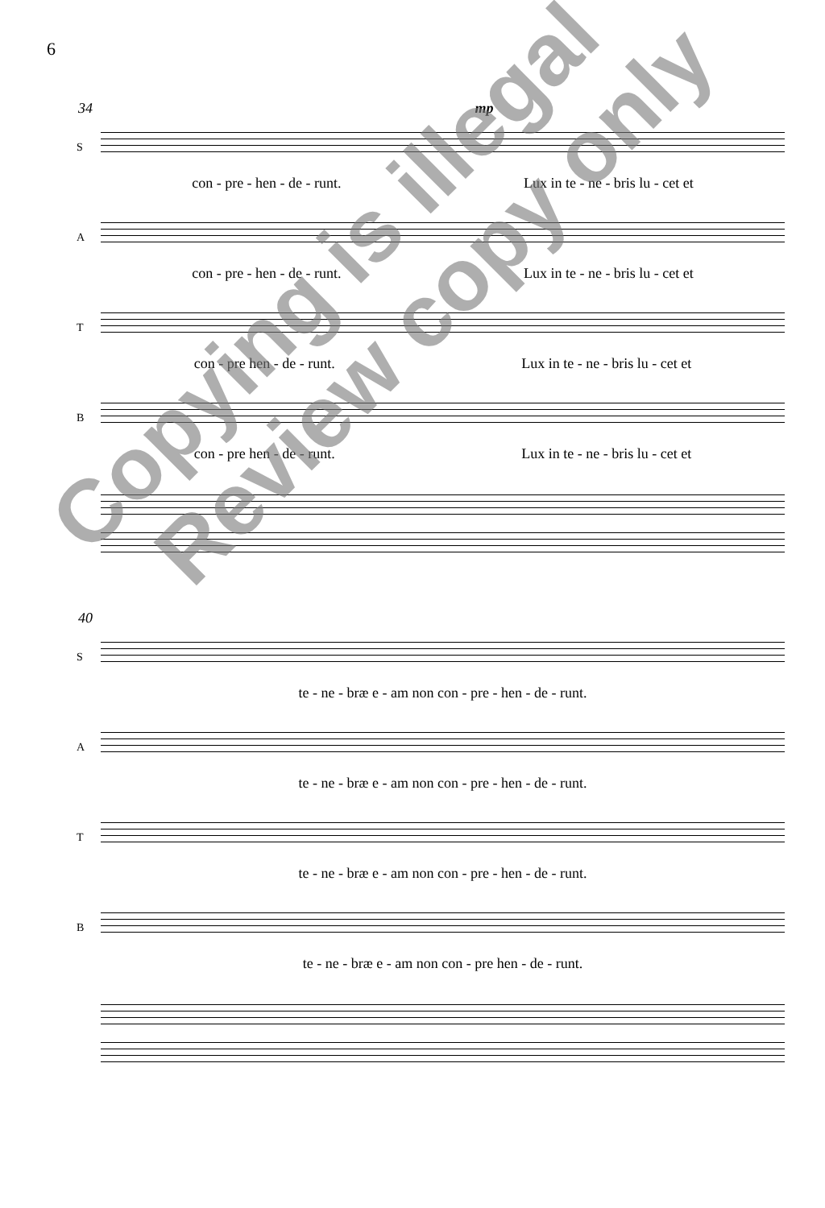6
34 mp
S
con - pre - hen - de - runt. Lux in te - ne - bris lu - cet et
A
con - pre - hen - de - runt. Lux in te - ne - bris lu - cet et
T
con - pre hen - de - runt. Lux in te - ne - bris lu - cet et
B
con - pre hen - de - runt. Lux in te - ne - bris lu - cet et
40
S
te - ne - bræ e - am non con - pre - hen - de - runt.
A
te - ne - bræ e - am non con - pre - hen - de - runt.
T
te - ne - bræ e - am non con - pre - hen - de - runt.
B
te - ne - bræ e - am non con - pre hen - de - runt.
Copying is illegal
Review copy only